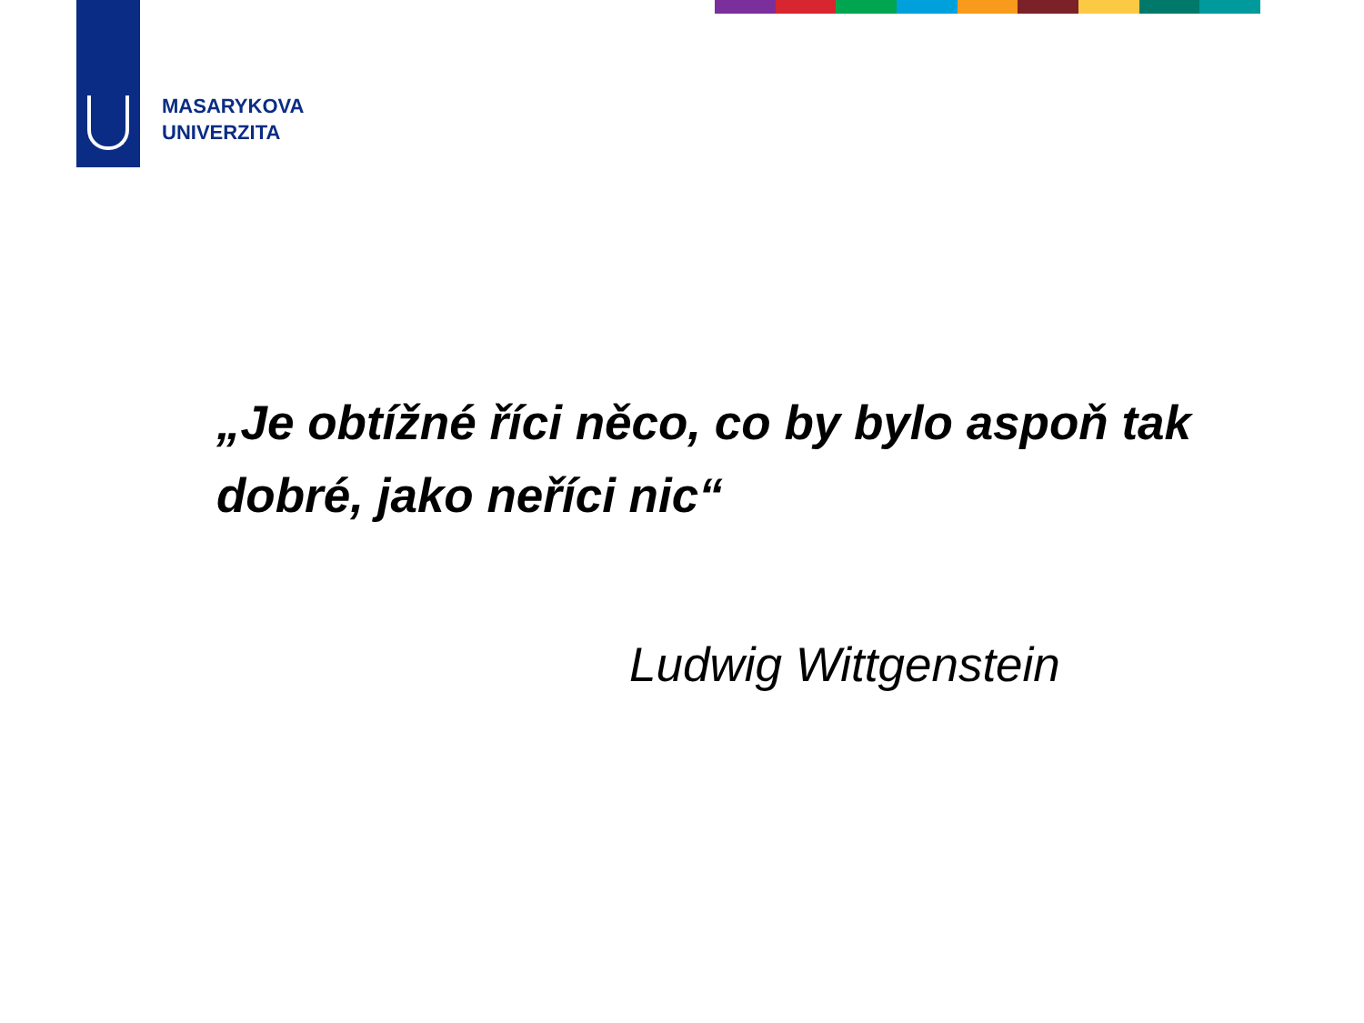MASARYKOVA
UNIVERZITA
„Je obtížné říci něco, co by bylo aspoň tak dobré, jako neříci nic“
Ludwig Wittgenstein